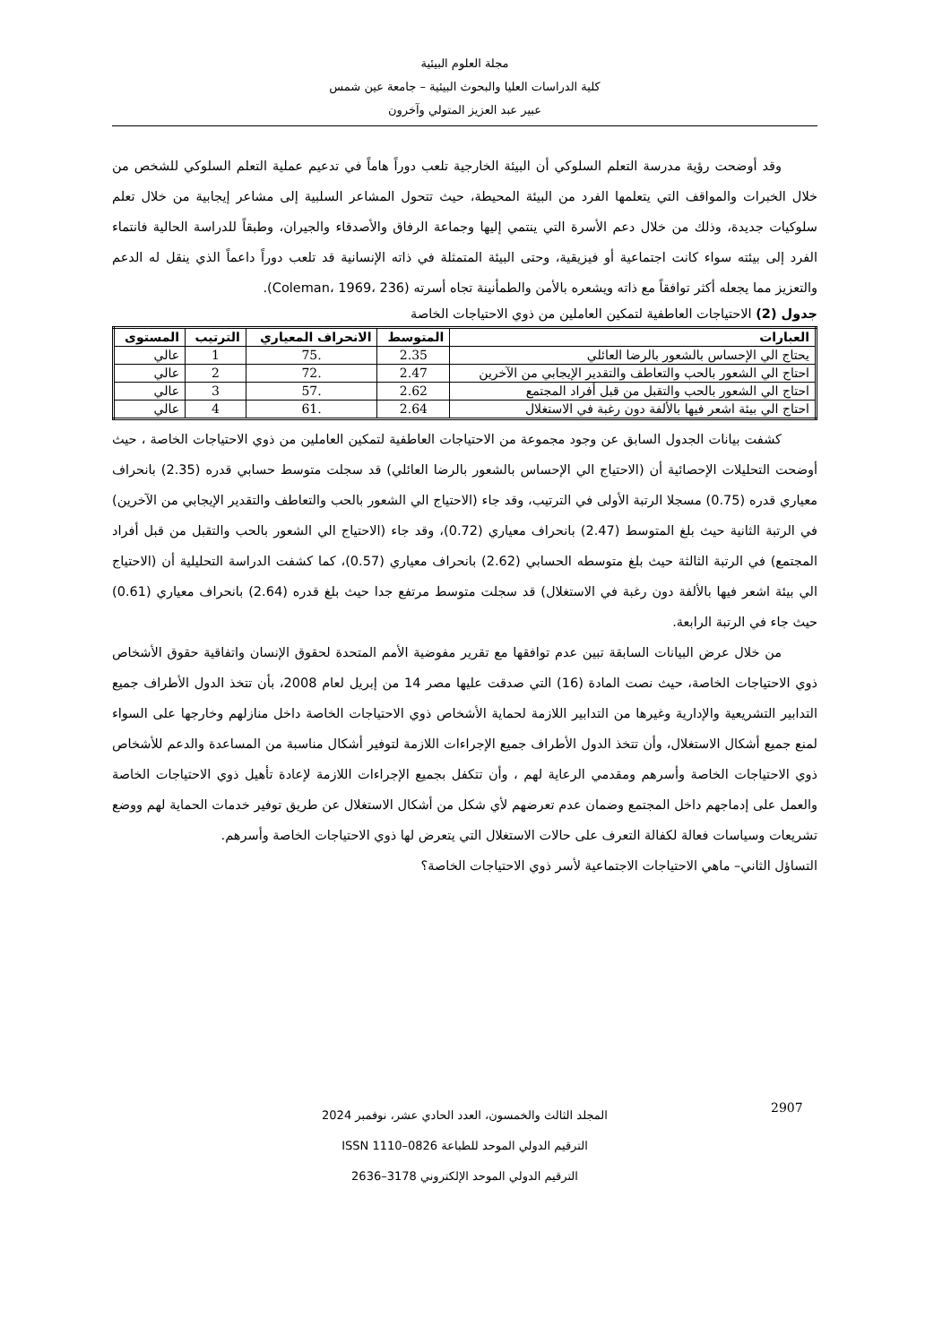مجلة العلوم البيئية
كلية الدراسات العليا والبحوث البيئية – جامعة عين شمس
عبير عبد العزيز المتولي وآخرون
وقد أوضحت رؤية مدرسة التعلم السلوكي أن البيئة الخارجية تلعب دوراً هاماً في تدعيم عملية التعلم السلوكي للشخص من خلال الخبرات والمواقف التي يتعلمها الفرد من البيئة المحيطة، حيث تتحول المشاعر السلبية إلى مشاعر إيجابية من خلال تعلم سلوكيات جديدة، وذلك من خلال دعم الأسرة التي ينتمي إليها وجماعة الرفاق والأصدقاء والجيران، وطبقاً للدراسة الحالية فانتماء الفرد إلى بيئته سواء كانت اجتماعية أو فيزيقية، وحتى البيئة المتمثلة في ذاته الإنسانية قد تلعب دوراً داعماً الذي ينقل له الدعم والتعزيز مما يجعله أكثر توافقاً مع ذاته ويشعره بالأمن والطمأنينة تجاه أسرته (Coleman، 1969، 236).
جدول (2) الاحتياجات العاطفية لتمكين العاملين من ذوي الاحتياجات الخاصة
| العبارات | المتوسط | الانحراف المعياري | الترتيب | المستوى |
| --- | --- | --- | --- | --- |
| يحتاج الي الإحساس بالشعور بالرضا العائلي | 2.35 | .75 | 1 | عالي |
| احتاج الي الشعور بالحب والتعاطف والتقدير الإيجابي من الآخرين | 2.47 | .72 | 2 | عالي |
| احتاج الي الشعور بالحب والتقبل من قبل أفراد المجتمع | 2.62 | .57 | 3 | عالي |
| احتاج الي بيئة اشعر فيها بالألفة دون رغبة في الاستغلال | 2.64 | .61 | 4 | عالي |
كشفت بيانات الجدول السابق عن وجود مجموعة من الاحتياجات العاطفية لتمكين العاملين من ذوي الاحتياجات الخاصة ، حيث أوضحت التحليلات الإحصائية أن (الاحتياج الي الإحساس بالشعور بالرضا العائلي) قد سجلت متوسط حسابي قدره (2.35) بانحراف معياري قدره (0.75) مسجلا الرتبة الأولى في الترتيب، وقد جاء (الاحتياج الي الشعور بالحب والتعاطف والتقدير الإيجابي من الآخرين) في الرتبة الثانية حيث بلغ المتوسط (2.47) بانحراف معياري (0.72)، وقد جاء (الاحتياج الي الشعور بالحب والتقبل من قبل أفراد المجتمع) في الرتبة الثالثة حيث بلغ متوسطه الحسابي (2.62) بانحراف معياري (0.57)، كما كشفت الدراسة التحليلية أن (الاحتياج الي بيئة اشعر فيها بالألفة دون رغبة في الاستغلال) قد سجلت متوسط مرتفع جدا حيث بلغ قدره (2.64) بانحراف معياري (0.61) حيث جاء في الرتبة الرابعة.
من خلال عرض البيانات السابقة تبين عدم توافقها مع تقرير مفوضية الأمم المتحدة لحقوق الإنسان واتفاقية حقوق الأشخاص ذوي الاحتياجات الخاصة، حيث نصت المادة (16) التي صدقت عليها مصر 14 من إبريل لعام 2008، بأن تتخذ الدول الأطراف جميع التدابير التشريعية والإدارية وغيرها من التدابير اللازمة لحماية الأشخاص ذوي الاحتياجات الخاصة داخل منازلهم وخارجها على السواء لمنع جميع أشكال الاستغلال، وأن تتخذ الدول الأطراف جميع الإجراءات اللازمة لتوفير أشكال مناسبة من المساعدة والدعم للأشخاص ذوي الاحتياجات الخاصة وأسرهم ومقدمي الرعاية لهم ، وأن تتكفل بجميع الإجراءات اللازمة لإعادة تأهيل ذوي الاحتياجات الخاصة والعمل على إدماجهم داخل المجتمع وضمان عدم تعرضهم لأي شكل من أشكال الاستغلال عن طريق توفير خدمات الحماية لهم ووضع تشريعات وسياسات فعالة لكفالة التعرف على حالات الاستغلال التي يتعرض لها ذوي الاحتياجات الخاصة وأسرهم.
التساؤل الثاني– ماهي الاحتياجات الاجتماعية لأسر ذوي الاحتياجات الخاصة؟
2907
المجلد الثالث والخمسون، العدد الحادي عشر، نوفمبر 2024
الترقيم الدولي الموحد للطباعة 0826–1110 ISSN
الترقيم الدولي الموحد الإلكتروني 3178–2636